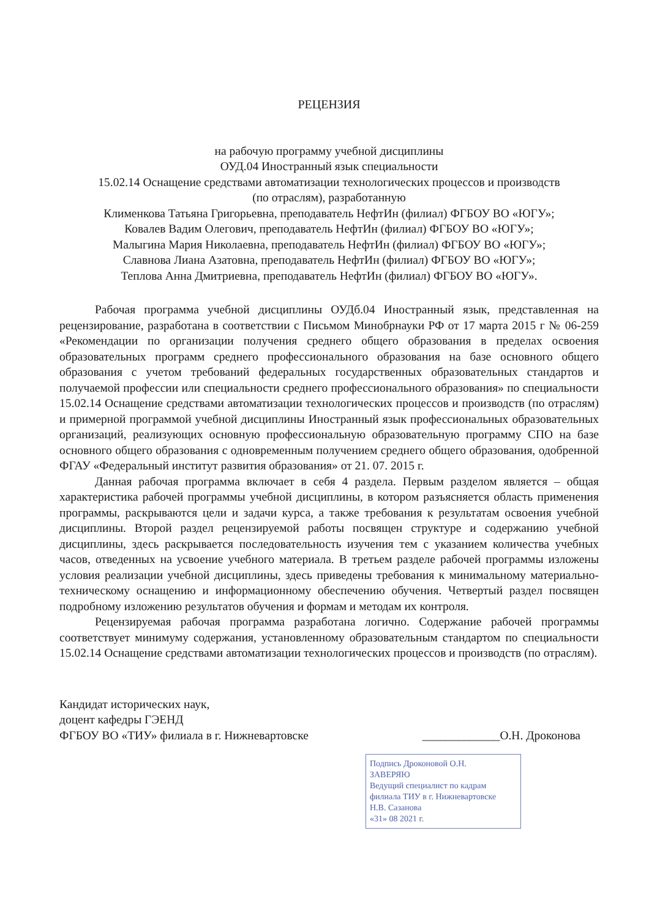РЕЦЕНЗИЯ
на рабочую программу учебной дисциплины
ОУД.04 Иностранный язык специальности
15.02.14 Оснащение средствами автоматизации технологических процессов и производств
(по отраслям), разработанную
Клименкова Татьяна Григорьевна, преподаватель НефтИн (филиал) ФГБОУ ВО «ЮГУ»;
Ковалев Вадим Олегович, преподаватель НефтИн (филиал) ФГБОУ ВО «ЮГУ»;
Малыгина Мария Николаевна, преподаватель НефтИн (филиал) ФГБОУ ВО «ЮГУ»;
Славнова Лиана Азатовна, преподаватель НефтИн (филиал) ФГБОУ ВО «ЮГУ»;
Теплова Анна Дмитриевна, преподаватель НефтИн (филиал) ФГБОУ ВО «ЮГУ».
Рабочая программа учебной дисциплины ОУДб.04 Иностранный язык, представленная на рецензирование, разработана в соответствии с Письмом Минобрнауки РФ от 17 марта 2015 г № 06-259 «Рекомендации по организации получения среднего общего образования в пределах освоения образовательных программ среднего профессионального образования на базе основного общего образования с учетом требований федеральных государственных образовательных стандартов и получаемой профессии или специальности среднего профессионального образования» по специальности 15.02.14 Оснащение средствами автоматизации технологических процессов и производств (по отраслям) и примерной программой учебной дисциплины Иностранный язык профессиональных образовательных организаций, реализующих основную профессиональную образовательную программу СПО на базе основного общего образования с одновременным получением среднего общего образования, одобренной ФГАУ «Федеральный институт развития образования» от 21. 07. 2015 г.
Данная рабочая программа включает в себя 4 раздела. Первым разделом является – общая характеристика рабочей программы учебной дисциплины, в котором разъясняется область применения программы, раскрываются цели и задачи курса, а также требования к результатам освоения учебной дисциплины. Второй раздел рецензируемой работы посвящен структуре и содержанию учебной дисциплины, здесь раскрывается последовательность изучения тем с указанием количества учебных часов, отведенных на усвоение учебного материала. В третьем разделе рабочей программы изложены условия реализации учебной дисциплины, здесь приведены требования к минимальному материально-техническому оснащению и информационному обеспечению обучения. Четвертый раздел посвящен подробному изложению результатов обучения и формам и методам их контроля.
Рецензируемая рабочая программа разработана логично. Содержание рабочей программы соответствует минимуму содержания, установленному образовательным стандартом по специальности 15.02.14 Оснащение средствами автоматизации технологических процессов и производств (по отраслям).
Кандидат исторических наук,
доцент кафедры ГЭЕНД
ФГБОУ ВО «ТИУ» филиала в г. Нижневартовске
_____________О.Н. Дроконова
Подпись Дроконовой О.Н.
ЗАВЕРЯЮ
Ведущий специалист по кадрам филиала ТИУ в г. Нижневартовске
Н.В. Сазанова
«31» 08 2021 г.